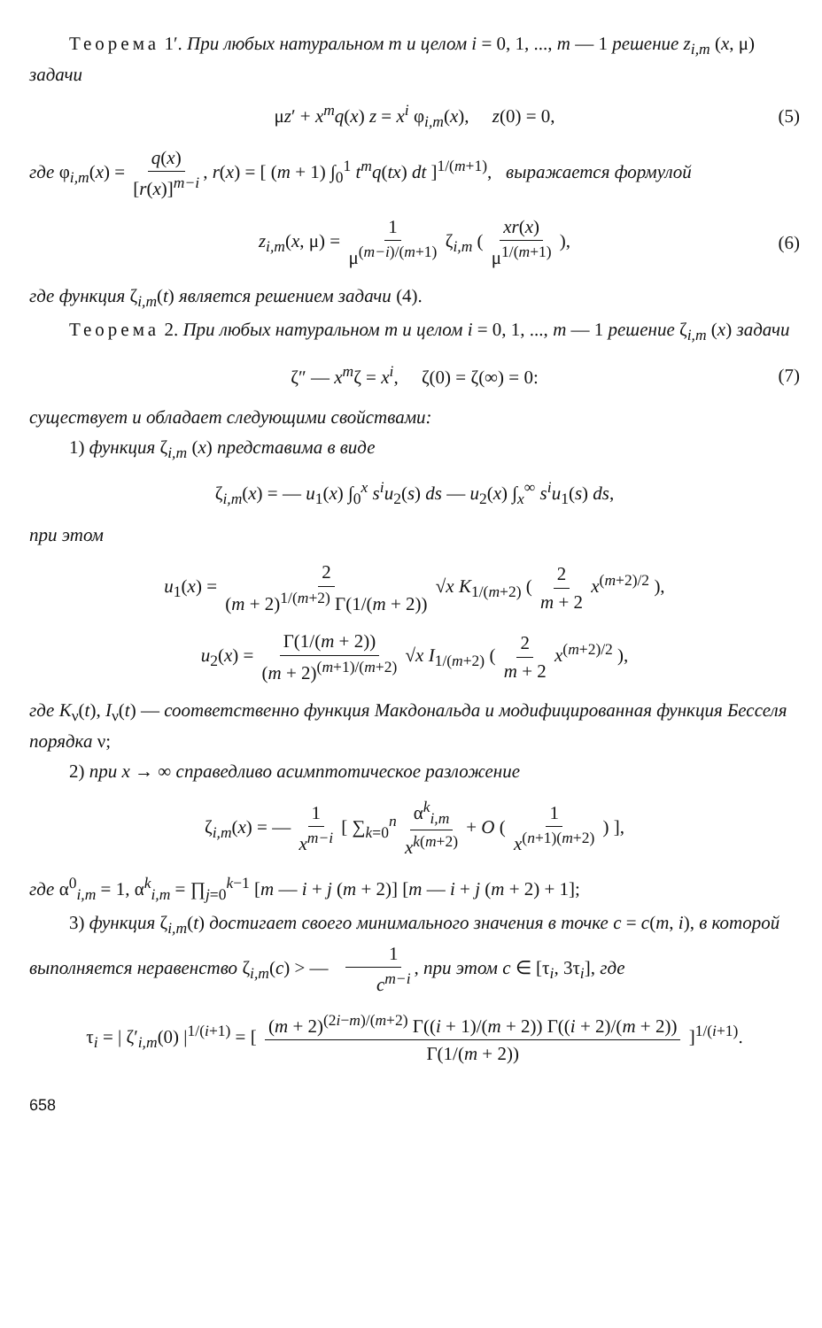Теорема 1′. При любых натуральном m и целом i = 0, 1, ..., m — 1 решение z<sub>i,m</sub> (x, μ) задачи
μz′ + x<sup>m</sup>q(x) z = x<sup>i</sup> φ<sub>i,m</sub>(x), z(0) = 0, (5)
где φ<sub>i,m</sub>(x) = q(x) [r(x)]<sup>m−i</sup>, r(x) = [ (m + 1) ∫<sub>0</sub><sup>1</sup> t<sup>m</sup>q(tx) dt ]<sup>1/(m+1)</sup>, выражается формулой
z<sub>i,m</sub>(x, μ) = 1 μ<sup>(m−i)/(m+1)</sup> ζ<sub>i,m</sub> ( xr(x) μ<sup>1/(m+1)</sup> ), (6)
где функция ζ<sub>i,m</sub>(t) является решением задачи (4).
Теорема 2. При любых натуральном m и целом i = 0, 1, ..., m — 1 решение ζ<sub>i,m</sub> (x) задачи
ζ″ — x<sup>m</sup>ζ = x<sup>i</sup>, ζ(0) = ζ(∞) = 0: (7)
существует и обладает следующими свойствами:
1) функция ζ<sub>i,m</sub> (x) представима в виде
ζ<sub>i,m</sub>(x) = — u<sub>1</sub>(x) ∫<sub>0</sub><sup>x</sup> s<sup>i</sup>u<sub>2</sub>(s) ds — u<sub>2</sub>(x) ∫<sub>x</sub><sup>∞</sup> s<sup>i</sup>u<sub>1</sub>(s) ds,
при этом
u<sub>1</sub>(x) = 2 (m + 2)<sup>1/(m+2)</sup> Γ(1/(m + 2)) √x K<sub>1/(m+2)</sub> ( 2 m + 2 x<sup>(m+2)/2</sup> ),
u<sub>2</sub>(x) = Γ(1/(m + 2)) (m + 2)<sup>(m+1)/(m+2)</sup> √x I<sub>1/(m+2)</sub> ( 2 m + 2 x<sup>(m+2)/2</sup> ),
где K<sub>ν</sub>(t), I<sub>ν</sub>(t) — соответственно функция Макдональда и модифицированная функция Бесселя порядка ν;
2) при x → ∞ справедливо асимптотическое разложение
ζ<sub>i,m</sub>(x) = — 1 x<sup>m−i</sup> [ ∑<sub>k=0</sub><sup>n</sup> α<sup>k</sup><sub>i,m</sub> x<sup>k(m+2)</sup> + O ( 1 x<sup>(n+1)(m+2)</sup> ) ],
где α<sup>0</sup><sub>i,m</sub> = 1, α<sup>k</sup><sub>i,m</sub> = ∏<sub>j=0</sub><sup>k−1</sup> [m — i + j (m + 2)] [m — i + j (m + 2) + 1];
3) функция ζ<sub>i,m</sub>(t) достигает своего минимального значения в точке c = c(m, i), в которой выполняется неравенство ζ<sub>i,m</sub>(c) > — 1 c<sup>m−i</sup>, при этом c ∈ [τ<sub>i</sub>, 3τ<sub>i</sub>], где
τ<sub>i</sub> = | ζ′<sub>i,m</sub>(0) |<sup>1/(i+1)</sup> = [ (m + 2)<sup>(2i−m)/(m+2)</sup> Γ((i + 1)/(m + 2)) Γ((i + 2)/(m + 2)) Γ(1/(m + 2)) ]<sup>1/(i+1)</sup>.
658